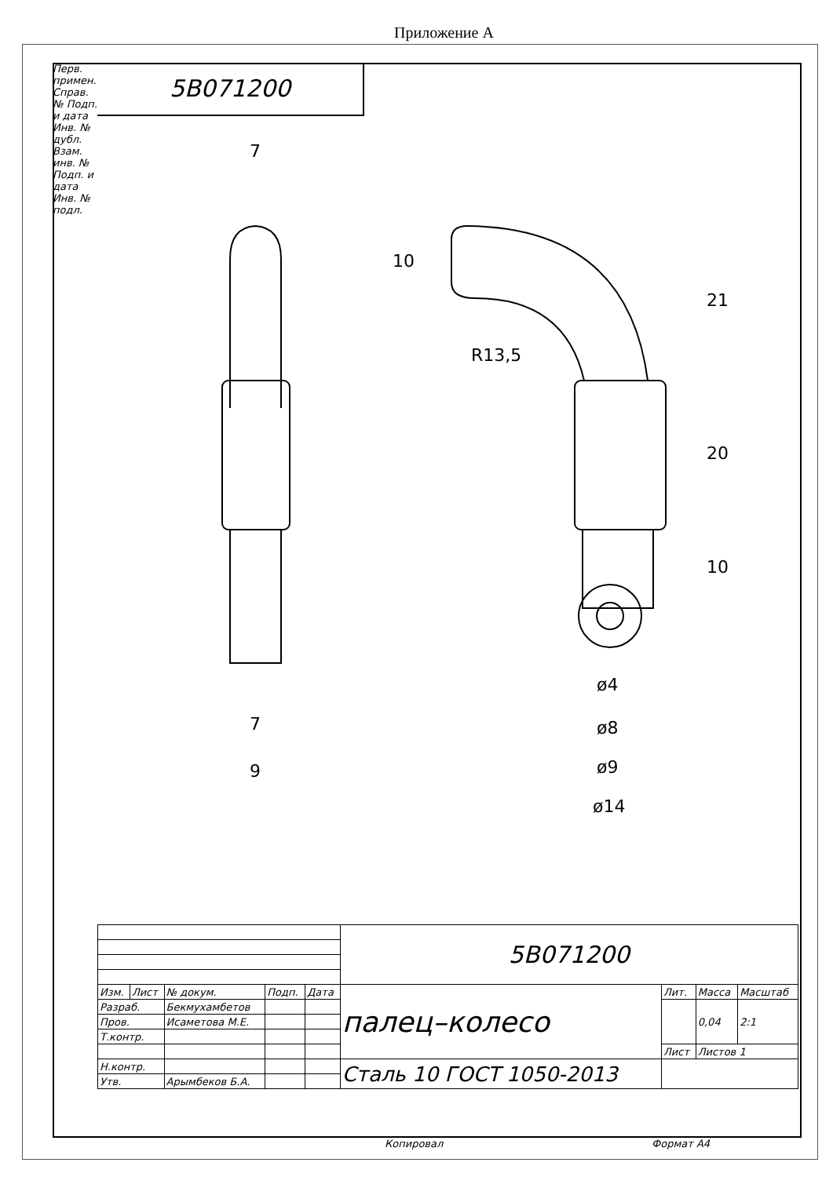Приложение А
Перв. примен. Справ. № Подп. и дата Инв. № дубл. Взам. инв. № Подп. и дата Инв. № подл.
5B071200
7
7
9
10
R13,5
21
20
10
ø4
ø8
ø9
ø14
| | | | | | 5B071200 | | | |
| Изм. | Лист | № докум. | Подп. | Дата | палец–колесо | Лит. | Масса | Масштаб |
| Разраб. | | Бекмухамбетов | | | | | 0,04 | 2:1 |
| Пров. | | Исаметова М.Е. | | | | | | |
| Т.контр. | | | | | | | | |
| | | | | | | Лист | Листов 1 | |
| Н.контр. | | | | | Сталь 10 ГОСТ 1050-2013 | | | |
| Утв. | | Арымбеков Б.А. | | | | | | |
Копировал Формат А4